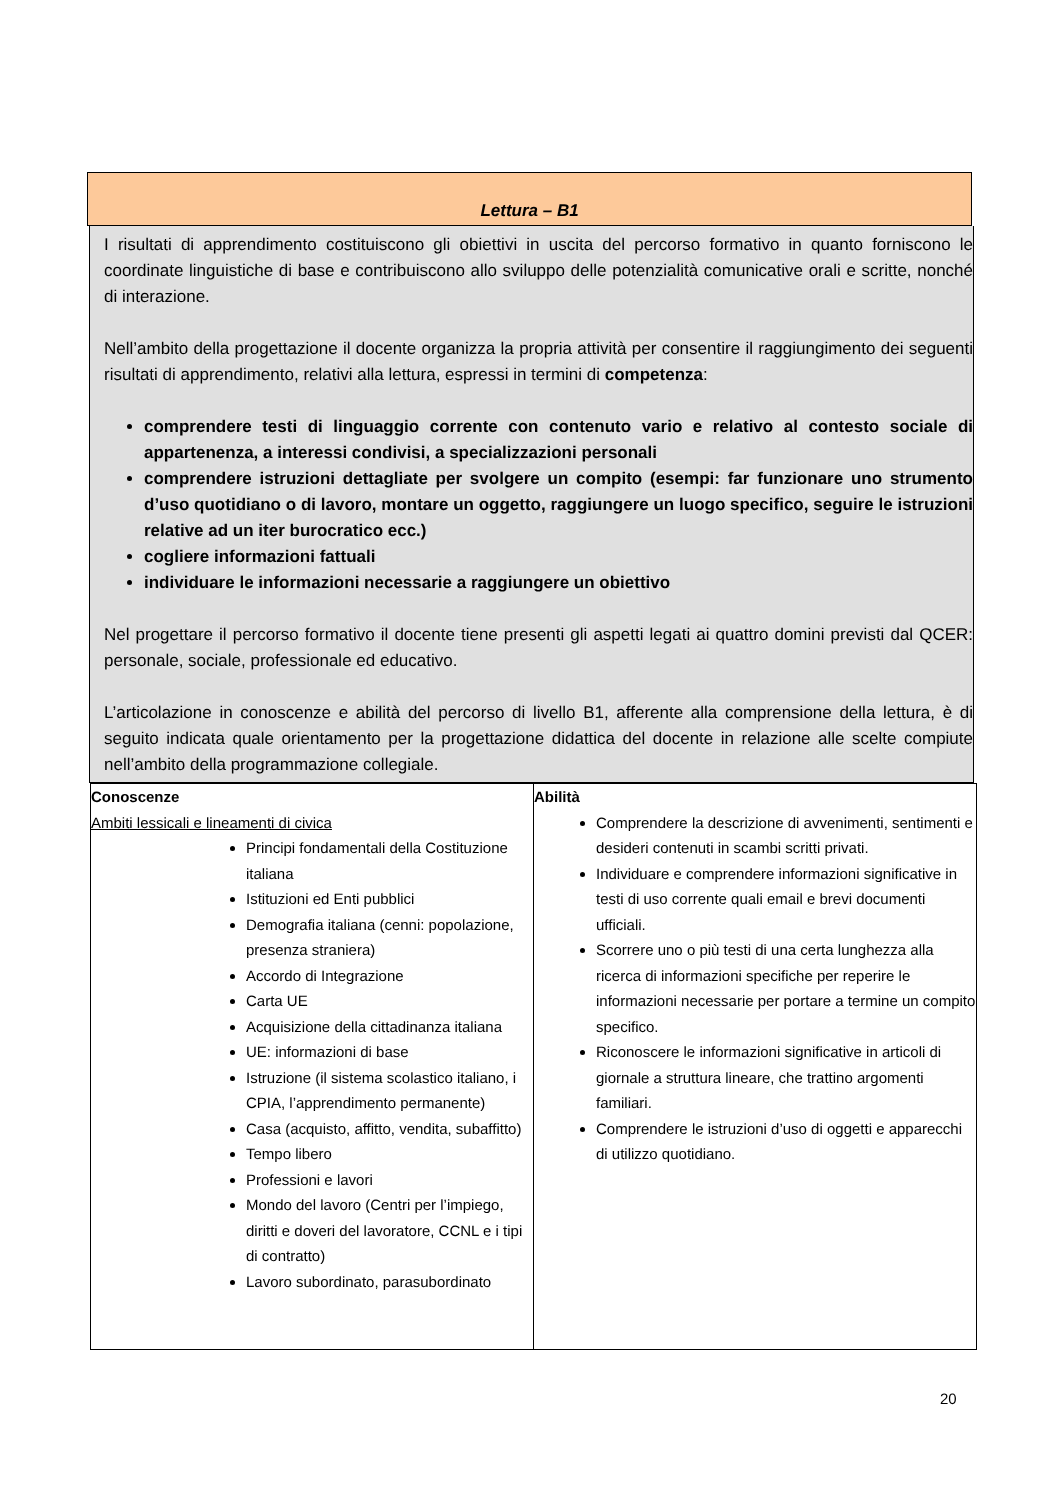Lettura – B1
I risultati di apprendimento costituiscono gli obiettivi in uscita del percorso formativo in quanto forniscono le coordinate linguistiche di base e contribuiscono allo sviluppo delle potenzialità comunicative orali e scritte, nonché di interazione.
Nell’ambito della progettazione il docente organizza la propria attività per consentire il raggiungimento dei seguenti risultati di apprendimento, relativi alla lettura, espressi in termini di competenza:
comprendere testi di linguaggio corrente con contenuto vario e relativo al contesto sociale di appartenenza, a interessi condivisi, a specializzazioni personali
comprendere istruzioni dettagliate per svolgere un compito (esempi: far funzionare uno strumento d’uso quotidiano o di lavoro, montare un oggetto, raggiungere un luogo specifico, seguire le istruzioni relative ad un iter burocratico ecc.)
cogliere informazioni fattuali
individuare le informazioni necessarie a raggiungere un obiettivo
Nel progettare il percorso formativo il docente tiene presenti gli aspetti legati ai quattro domini previsti dal QCER: personale, sociale, professionale ed educativo.
L’articolazione in conoscenze e abilità del percorso di livello B1, afferente alla comprensione della lettura, è di seguito indicata quale orientamento per la progettazione didattica del docente in relazione alle scelte compiute nell’ambito della programmazione collegiale.
| Conoscenze Ambiti lessicali e lineamenti di civica Principi fondamentali della Costituzione italiana Istituzioni ed Enti pubblici Demografia italiana (cenni: popolazione, presenza straniera) Accordo di Integrazione Carta UE Acquisizione della cittadinanza italiana UE: informazioni di base Istruzione (il sistema scolastico italiano, i CPIA, l’apprendimento permanente) Casa (acquisto, affitto, vendita, subaffitto) Tempo libero Professioni e lavori Mondo del lavoro (Centri per l’impiego, diritti e doveri del lavoratore, CCNL e i tipi di contratto) Lavoro subordinato, parasubordinato | Abilità Comprendere la descrizione di avvenimenti, sentimenti e desideri contenuti in scambi scritti privati. Individuare e comprendere informazioni significative in testi di uso corrente quali email e brevi documenti ufficiali. Scorrere uno o più testi di una certa lunghezza alla ricerca di informazioni specifiche per reperire le informazioni necessarie per portare a termine un compito specifico. Riconoscere le informazioni significative in articoli di giornale a struttura lineare, che trattino argomenti familiari. Comprendere le istruzioni d’uso di oggetti e apparecchi di utilizzo quotidiano. |
20